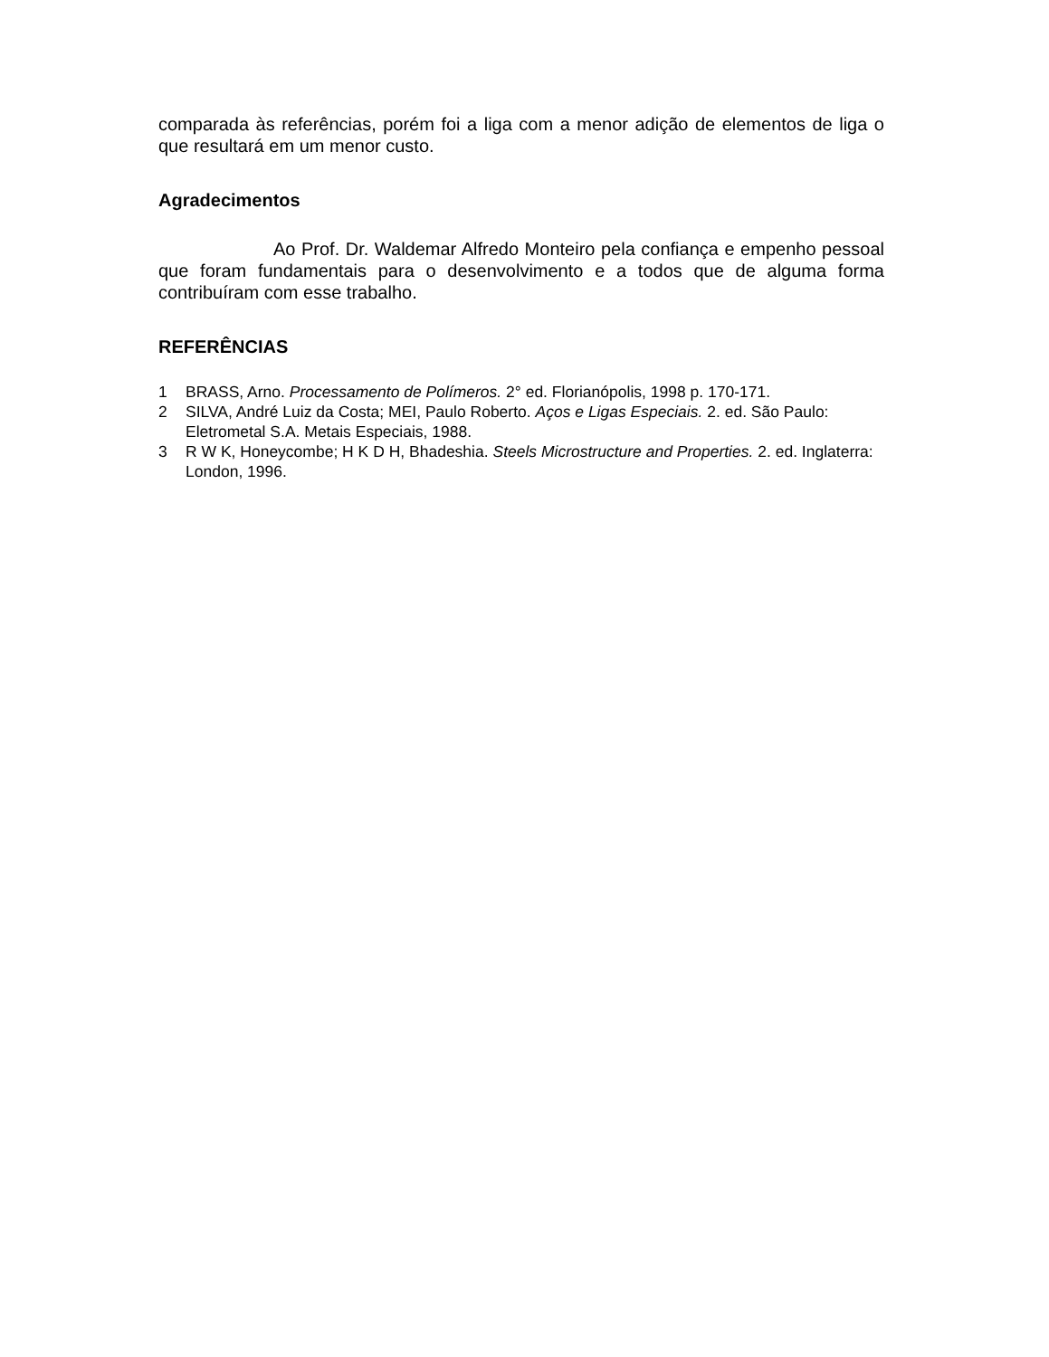comparada às referências, porém foi a liga com a menor adição de elementos de liga o que resultará em um menor custo.
Agradecimentos
Ao Prof. Dr. Waldemar Alfredo Monteiro pela confiança e empenho pessoal que foram fundamentais para o desenvolvimento e a todos que de alguma forma contribuíram com esse trabalho.
REFERÊNCIAS
1 BRASS, Arno. Processamento de Polímeros. 2° ed. Florianópolis, 1998 p. 170-171.
2 SILVA, André Luiz da Costa; MEI, Paulo Roberto. Aços e Ligas Especiais. 2. ed. São Paulo: Eletrometal S.A. Metais Especiais, 1988.
3 R W K, Honeycombe; H K D H, Bhadeshia. Steels Microstructure and Properties. 2. ed. Inglaterra: London, 1996.